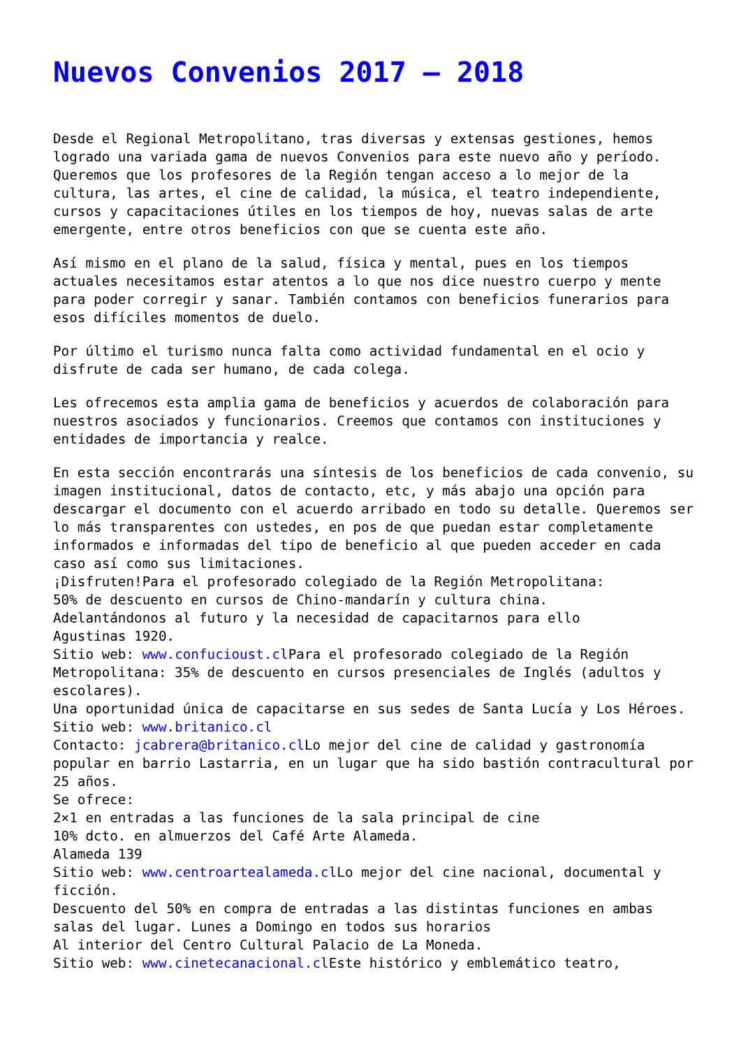Nuevos Convenios 2017 – 2018
Desde el Regional Metropolitano, tras diversas y extensas gestiones, hemos logrado una variada gama de nuevos Convenios para este nuevo año y período. Queremos que los profesores de la Región tengan acceso a lo mejor de la cultura, las artes, el cine de calidad, la música, el teatro independiente, cursos y capacitaciones útiles en los tiempos de hoy, nuevas salas de arte emergente, entre otros beneficios con que se cuenta este año.
Así mismo en el plano de la salud, física y mental, pues en los tiempos actuales necesitamos estar atentos a lo que nos dice nuestro cuerpo y mente para poder corregir y sanar. También contamos con beneficios funerarios para esos difíciles momentos de duelo.
Por último el turismo nunca falta como actividad fundamental en el ocio y disfrute de cada ser humano, de cada colega.
Les ofrecemos esta amplia gama de beneficios y acuerdos de colaboración para nuestros asociados y funcionarios. Creemos que contamos con instituciones y entidades de importancia y realce.
En esta sección encontrarás una síntesis de los beneficios de cada convenio, su imagen institucional, datos de contacto, etc, y más abajo una opción para descargar el documento con el acuerdo arribado en todo su detalle. Queremos ser lo más transparentes con ustedes, en pos de que puedan estar completamente informados e informadas del tipo de beneficio al que pueden acceder en cada caso así como sus limitaciones.
¡Disfruten!Para el profesorado colegiado de la Región Metropolitana:
50% de descuento en cursos de Chino-mandarín y cultura china.
Adelantándonos al futuro y la necesidad de capacitarnos para ello
Agustinas 1920.
Sitio web: www.confucioust.cl Para el profesorado colegiado de la Región Metropolitana: 35% de descuento en cursos presenciales de Inglés (adultos y escolares).
Una oportunidad única de capacitarse en sus sedes de Santa Lucía y Los Héroes.
Sitio web: www.britanico.cl
Contacto: jcabrera@britanico.cl Lo mejor del cine de calidad y gastronomía popular en barrio Lastarria, en un lugar que ha sido bastión contracultural por 25 años.
Se ofrece:
2×1 en entradas a las funciones de la sala principal de cine
10% dcto. en almuerzos del Café Arte Alameda.
Alameda 139
Sitio web: www.centroartealameda.cl Lo mejor del cine nacional, documental y ficción.
Descuento del 50% en compra de entradas a las distintas funciones en ambas salas del lugar. Lunes a Domingo en todos sus horarios
Al interior del Centro Cultural Palacio de La Moneda.
Sitio web: www.cinetecanacional.cl Este histórico y emblemático teatro,